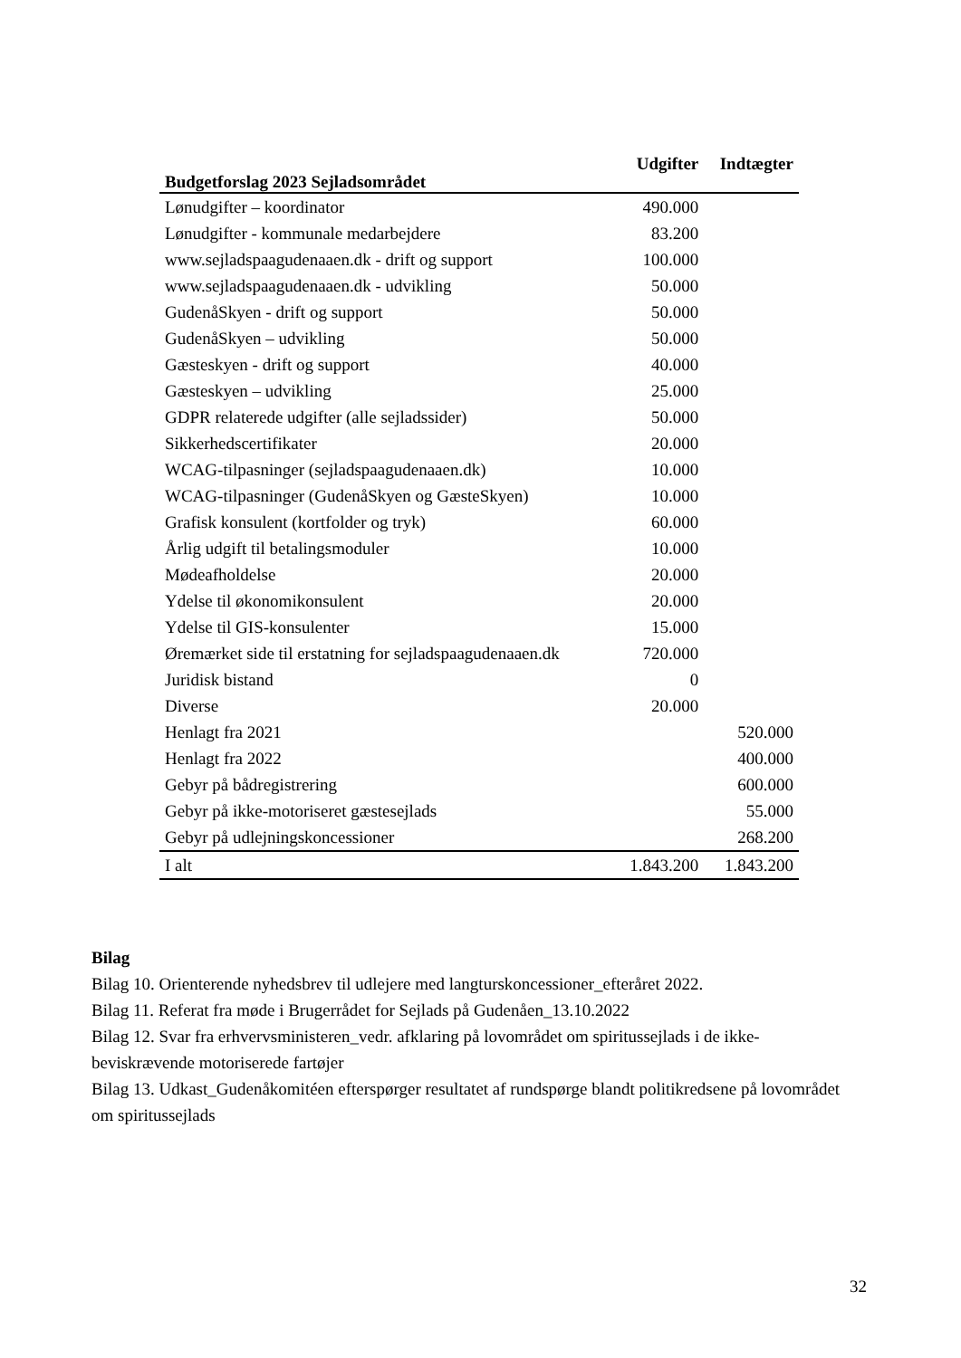| Budgetforslag 2023 Sejladsområdet | Udgifter | Indtægter |
| --- | --- | --- |
| Lønudgifter – koordinator | 490.000 | |
| Lønudgifter - kommunale medarbejdere | 83.200 | |
| www.sejladspaagudenaaen.dk - drift og support | 100.000 | |
| www.sejladspaagudenaaen.dk - udvikling | 50.000 | |
| GudenåSkyen - drift og support | 50.000 | |
| GudenåSkyen – udvikling | 50.000 | |
| Gæsteskyen - drift og support | 40.000 | |
| Gæsteskyen – udvikling | 25.000 | |
| GDPR relaterede udgifter (alle sejladssider) | 50.000 | |
| Sikkerhedscertifikater | 20.000 | |
| WCAG-tilpasninger (sejladspaagudenaaen.dk) | 10.000 | |
| WCAG-tilpasninger (GudenåSkyen og GæsteSkyen) | 10.000 | |
| Grafisk konsulent (kortfolder og tryk) | 60.000 | |
| Årlig udgift til betalingsmoduler | 10.000 | |
| Mødeafholdelse | 20.000 | |
| Ydelse til økonomikonsulent | 20.000 | |
| Ydelse til GIS-konsulenter | 15.000 | |
| Øremærket side til erstatning for sejladspaagudenaaen.dk | 720.000 | |
| Juridisk bistand | 0 | |
| Diverse | 20.000 | |
| Henlagt fra 2021 | | 520.000 |
| Henlagt fra 2022 | | 400.000 |
| Gebyr på bådregistrering | | 600.000 |
| Gebyr på ikke-motoriseret gæstesejlads | | 55.000 |
| Gebyr på udlejningskoncessioner | | 268.200 |
| I alt | 1.843.200 | 1.843.200 |
Bilag
Bilag 10. Orienterende nyhedsbrev til udlejere med langturskoncessioner_efteråret 2022.
Bilag 11. Referat fra møde i Brugerrådet for Sejlads på Gudenåen_13.10.2022
Bilag 12. Svar fra erhvervsministeren_vedr. afklaring på lovområdet om spiritussejlads i de ikke-beviskrævende motoriserede fartøjer
Bilag 13. Udkast_Gudenåkomitéen efterspørger resultatet af rundspørge blandt politikredsene på lovområdet om spiritussejlads
32